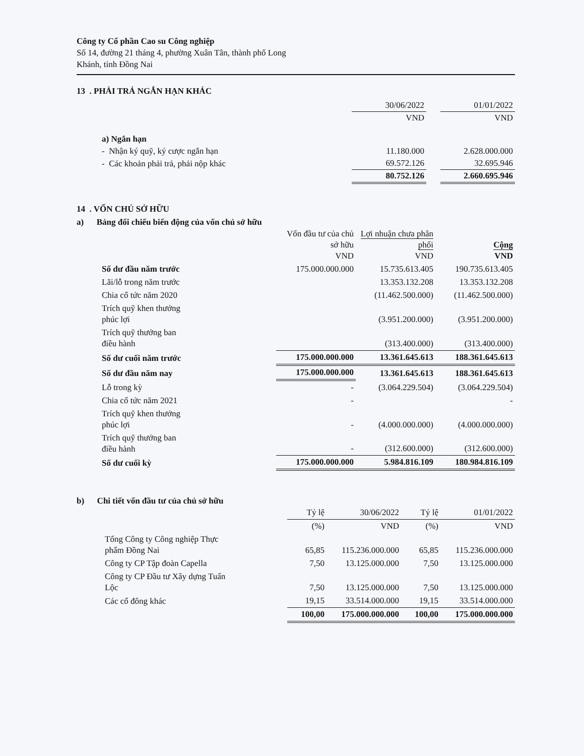Công ty Cổ phần Cao su Công nghiệp
Số 14, đường 21 tháng 4, phường Xuân Tân, thành phố Long
Khánh, tỉnh Đồng Nai
13 . PHẢI TRẢ NGẮN HẠN KHÁC
| | 30/06/2022 | | 01/01/2022 |
| --- | --- | --- | --- |
| | VND | | VND |
| a) Ngắn hạn | | | |
| - Nhận ký quỹ, ký cược ngắn hạn | 11.180.000 | | 2.628.000.000 |
| - Các khoản phải trả, phải nộp khác | 69.572.126 | | 32.695.946 |
| | 80.752.126 | | 2.660.695.946 |
14 . VỐN CHỦ SỞ HỮU
a) Bảng đối chiếu biến động của vốn chủ sở hữu
| | Vốn đầu tư của chủ sở hữu VND | Lợi nhuận chưa phân phối VND | Cộng VND |
| --- | --- | --- | --- |
| Số dư đầu năm trước | 175.000.000.000 | 15.735.613.405 | 190.735.613.405 |
| Lãi/lỗ trong năm trước | | 13.353.132.208 | 13.353.132.208 |
| Chia cổ tức năm 2020 | | (11.462.500.000) | (11.462.500.000) |
| Trích quỹ khen thưởng phúc lợi | | (3.951.200.000) | (3.951.200.000) |
| Trích quỹ thưởng ban điều hành | | (313.400.000) | (313.400.000) |
| Số dư cuối năm trước | 175.000.000.000 | 13.361.645.613 | 188.361.645.613 |
| Số dư đầu năm nay | 175.000.000.000 | 13.361.645.613 | 188.361.645.613 |
| Lỗ trong kỳ | - | (3.064.229.504) | (3.064.229.504) |
| Chia cổ tức năm 2021 | - | | - |
| Trích quỹ khen thưởng phúc lợi | - | (4.000.000.000) | (4.000.000.000) |
| Trích quỹ thưởng ban điều hành | - | (312.600.000) | (312.600.000) |
| Số dư cuối kỳ | 175.000.000.000 | 5.984.816.109 | 180.984.816.109 |
b) Chi tiết vốn đầu tư của chủ sở hữu
| | Tỷ lệ | 30/06/2022 | Tỷ lệ | 01/01/2022 |
| --- | --- | --- | --- | --- |
| | (%) | VND | (%) | VND |
| Tổng Công ty Công nghiệp Thực phẩm Đồng Nai | 65,85 | 115.236.000.000 | 65,85 | 115.236.000.000 |
| Công ty CP Tập đoàn Capella | 7,50 | 13.125.000.000 | 7,50 | 13.125.000.000 |
| Công ty CP Đầu tư Xây dựng Tuấn Lộc | 7,50 | 13.125.000.000 | 7,50 | 13.125.000.000 |
| Các cổ đông khác | 19,15 | 33.514.000.000 | 19,15 | 33.514.000.000 |
| | 100,00 | 175.000.000.000 | 100,00 | 175.000.000.000 |